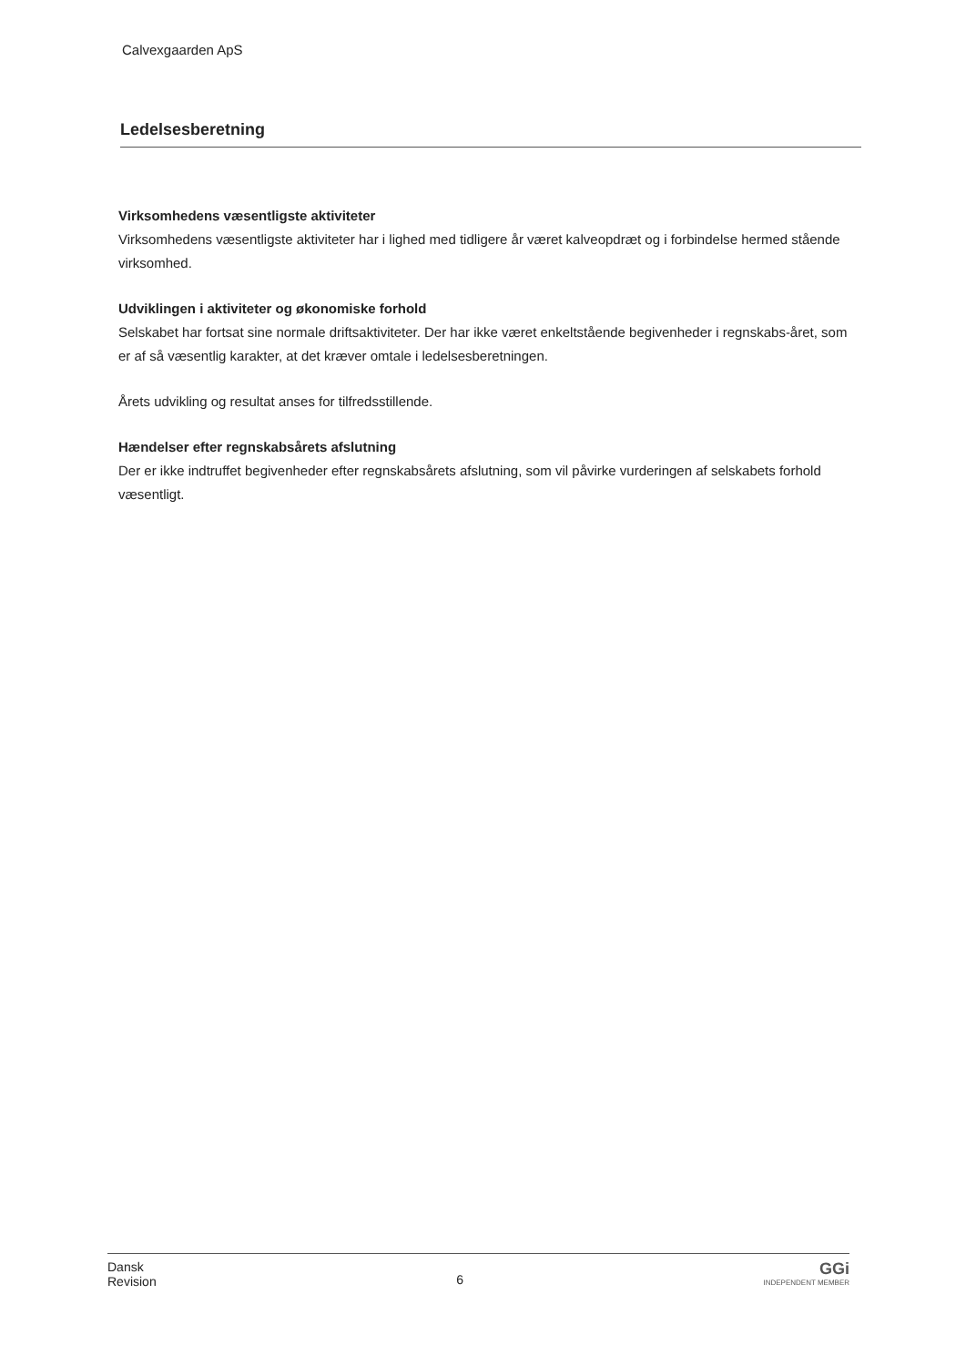Calvexgaarden ApS
Ledelsesberetning
Virksomhedens væsentligste aktiviteter
Virksomhedens væsentligste aktiviteter har i lighed med tidligere år været kalveopdræt og i forbindelse hermed stående virksomhed.
Udviklingen i aktiviteter og økonomiske forhold
Selskabet har fortsat sine normale driftsaktiviteter. Der har ikke været enkeltstående begivenheder i regnskabs-året, som er af så væsentlig karakter, at det kræver omtale i ledelsesberetningen.
Årets udvikling og resultat anses for tilfredsstillende.
Hændelser efter regnskabsårets afslutning
Der er ikke indtruffet begivenheder efter regnskabsårets afslutning, som vil påvirke vurderingen af selskabets forhold væsentligt.
Dansk
Revision
6
GGi
INDEPENDENT MEMBER